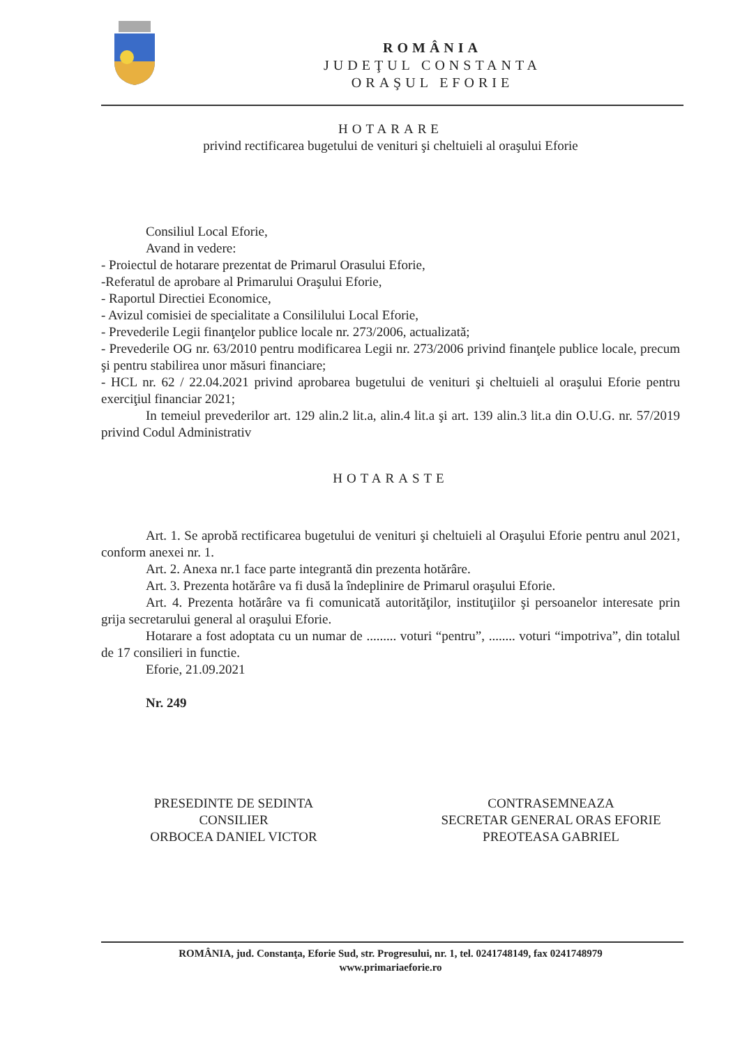ROMÂNIA
JUDEŢUL CONSTANTA
ORAŞUL EFORIE
HOTARARE
privind rectificarea bugetului de venituri şi cheltuieli al oraşului Eforie
Consiliul Local Eforie,
Avand in vedere:
- Proiectul de hotarare prezentat de Primarul Orasului Eforie,
-Referatul de aprobare al Primarului Oraşului Eforie,
- Raportul Directiei Economice,
- Avizul comisiei de specialitate a Consililului Local Eforie,
- Prevederile Legii finanţelor publice locale nr. 273/2006, actualizată;
- Prevederile OG nr. 63/2010 pentru modificarea Legii nr. 273/2006 privind finanţele publice locale, precum şi pentru stabilirea unor măsuri financiare;
- HCL nr. 62 / 22.04.2021 privind aprobarea bugetului de venituri şi cheltuieli al oraşului Eforie pentru exerciţiul financiar 2021;
In temeiul prevederilor art. 129 alin.2 lit.a, alin.4 lit.a şi art. 139 alin.3 lit.a din O.U.G. nr. 57/2019 privind Codul Administrativ
HOTARASTE
Art. 1. Se aprobă rectificarea bugetului de venituri şi cheltuieli al Oraşului Eforie pentru anul 2021, conform anexei nr. 1.
Art. 2. Anexa nr.1 face parte integrantă din prezenta hotărâre.
Art. 3. Prezenta hotărâre va fi dusă la îndeplinire de Primarul oraşului Eforie.
Art. 4. Prezenta hotărâre va fi comunicată autorităţilor, instituţiilor şi persoanelor interesate prin grija secretarului general al oraşului Eforie.
Hotarare a fost adoptata cu un numar de ......... voturi “pentru”, ........ voturi “impotriva”, din totalul de 17 consilieri in functie.
Eforie, 21.09.2021
Nr. 249
PRESEDINTE DE SEDINTA
CONSILIER
ORBOCEA DANIEL VICTOR
CONTRASEMNEAZA
SECRETAR GENERAL ORAS EFORIE
PREOTEASA GABRIEL
ROMÂNIA, jud. Constanţa, Eforie Sud, str. Progresului, nr. 1, tel. 0241748149, fax 0241748979
www.primariaeforie.ro